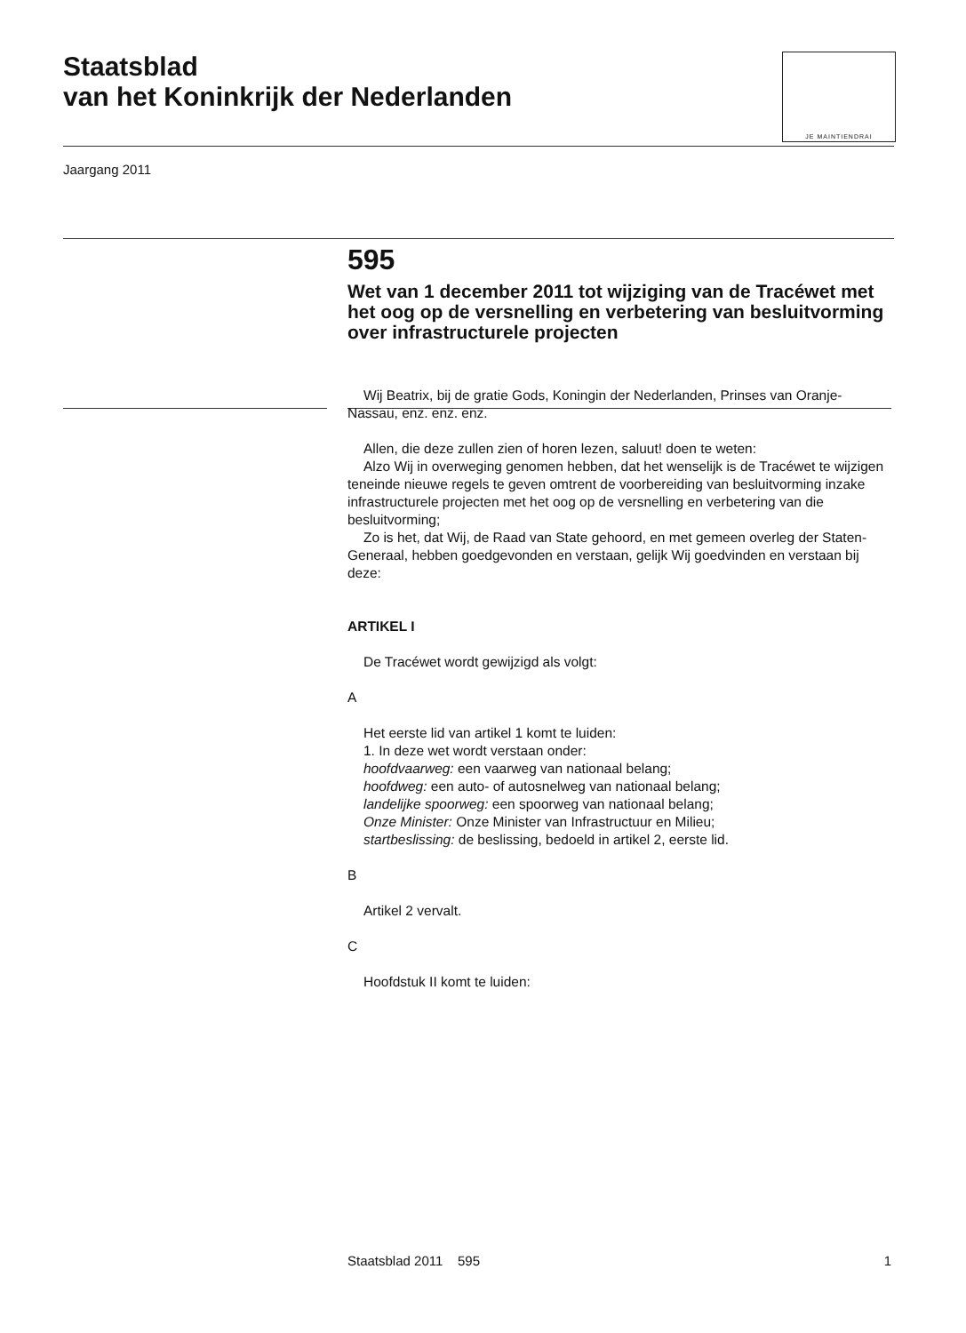Staatsblad
van het Koninkrijk der Nederlanden
JE MAINTIENDRAI
Jaargang 2011
595
Wet van 1 december 2011 tot wijziging van de Tracéwet met het oog op de versnelling en verbetering van besluitvorming over infrastructurele projecten
Wij Beatrix, bij de gratie Gods, Koningin der Nederlanden, Prinses van Oranje-Nassau, enz. enz. enz.
Allen, die deze zullen zien of horen lezen, saluut! doen te weten:
Alzo Wij in overweging genomen hebben, dat het wenselijk is de Tracéwet te wijzigen teneinde nieuwe regels te geven omtrent de voorbereiding van besluitvorming inzake infrastructurele projecten met het oog op de versnelling en verbetering van die besluitvorming;
Zo is het, dat Wij, de Raad van State gehoord, en met gemeen overleg der Staten-Generaal, hebben goedgevonden en verstaan, gelijk Wij goedvinden en verstaan bij deze:
ARTIKEL I
De Tracéwet wordt gewijzigd als volgt:
A
Het eerste lid van artikel 1 komt te luiden:
1. In deze wet wordt verstaan onder:
hoofdvaarweg: een vaarweg van nationaal belang;
hoofdweg: een auto- of autosnelweg van nationaal belang;
landelijke spoorweg: een spoorweg van nationaal belang;
Onze Minister: Onze Minister van Infrastructuur en Milieu;
startbeslissing: de beslissing, bedoeld in artikel 2, eerste lid.
B
Artikel 2 vervalt.
C
Hoofdstuk II komt te luiden:
Staatsblad 2011 595 1